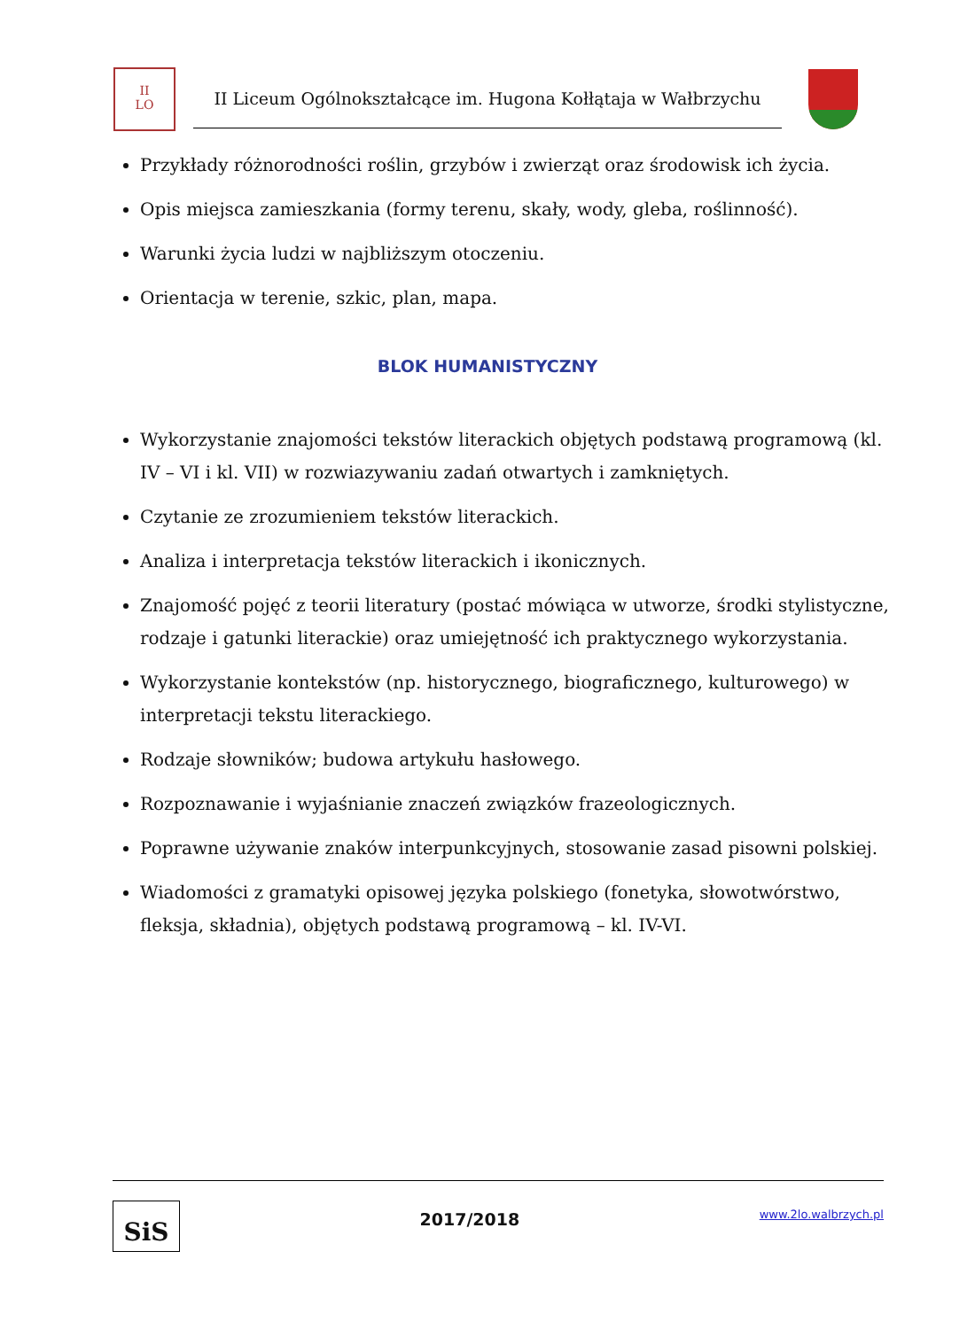II
LO
II Liceum Ogólnokształcące im. Hugona Kołłątaja w Wałbrzychu
Przykłady różnorodności roślin, grzybów i zwierząt oraz środowisk ich życia.
Opis miejsca zamieszkania (formy terenu, skały, wody, gleba, roślinność).
Warunki życia ludzi w najbliższym otoczeniu.
Orientacja w terenie, szkic, plan, mapa.
BLOK HUMANISTYCZNY
Wykorzystanie znajomości tekstów literackich objętych podstawą programową (kl. IV – VI i kl. VII) w rozwiazywaniu zadań otwartych i zamkniętych.
Czytanie ze zrozumieniem tekstów literackich.
Analiza i interpretacja tekstów literackich i ikonicznych.
Znajomość pojęć z teorii literatury (postać mówiąca w utworze, środki stylistyczne, rodzaje i gatunki literackie) oraz umiejętność ich praktycznego wykorzystania.
Wykorzystanie kontekstów (np. historycznego, biograficznego, kulturowego) w interpretacji tekstu literackiego.
Rodzaje słowników; budowa artykułu hasłowego.
Rozpoznawanie i wyjaśnianie znaczeń związków frazeologicznych.
Poprawne używanie znaków interpunkcyjnych, stosowanie zasad pisowni polskiej.
Wiadomości z gramatyki opisowej języka polskiego (fonetyka, słowotwórstwo, fleksja, składnia), objętych podstawą programową – kl. IV-VI.
SiS
2017/2018
www.2lo.walbrzych.pl